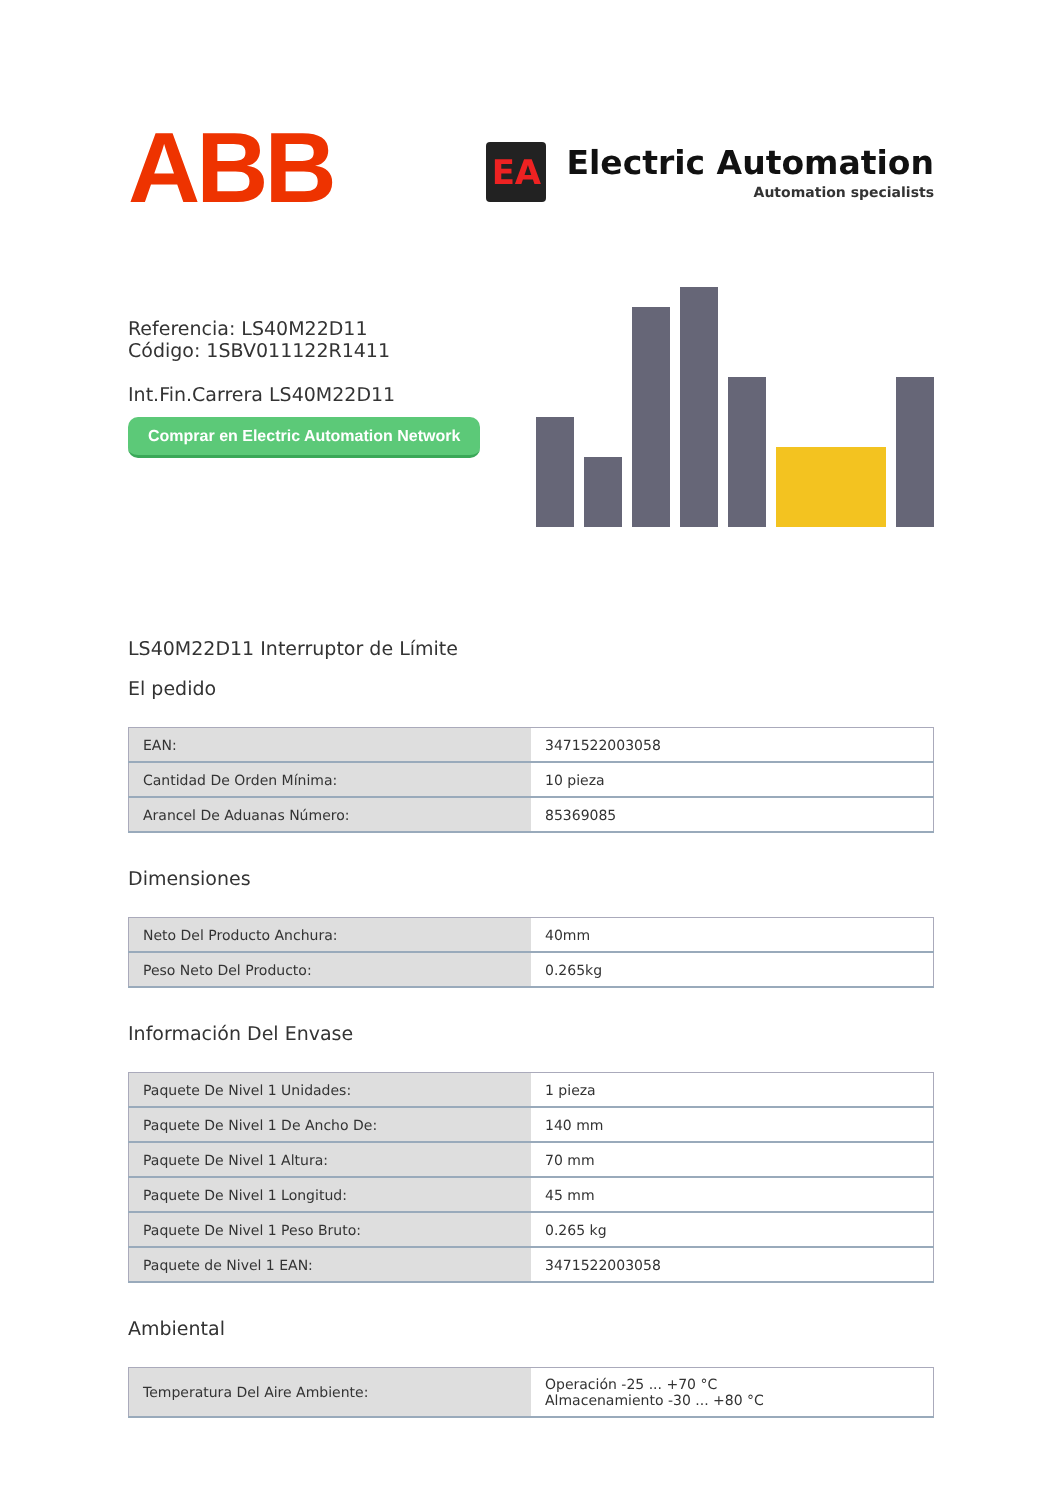ABB
EA
Electric Automation
Automation specialists
Referencia: LS40M22D11
Código: 1SBV011122R1411
Int.Fin.Carrera LS40M22D11
Comprar en Electric Automation Network
LS40M22D11 Interruptor de Límite
El pedido
| EAN: | 3471522003058 |
| Cantidad De Orden Mínima: | 10 pieza |
| Arancel De Aduanas Número: | 85369085 |
Dimensiones
| Neto Del Producto Anchura: | 40mm |
| Peso Neto Del Producto: | 0.265kg |
Información Del Envase
| Paquete De Nivel 1 Unidades: | 1 pieza |
| Paquete De Nivel 1 De Ancho De: | 140 mm |
| Paquete De Nivel 1 Altura: | 70 mm |
| Paquete De Nivel 1 Longitud: | 45 mm |
| Paquete De Nivel 1 Peso Bruto: | 0.265 kg |
| Paquete de Nivel 1 EAN: | 3471522003058 |
Ambiental
| Temperatura Del Aire Ambiente: | Operación -25 ... +70 °C Almacenamiento -30 ... +80 °C |